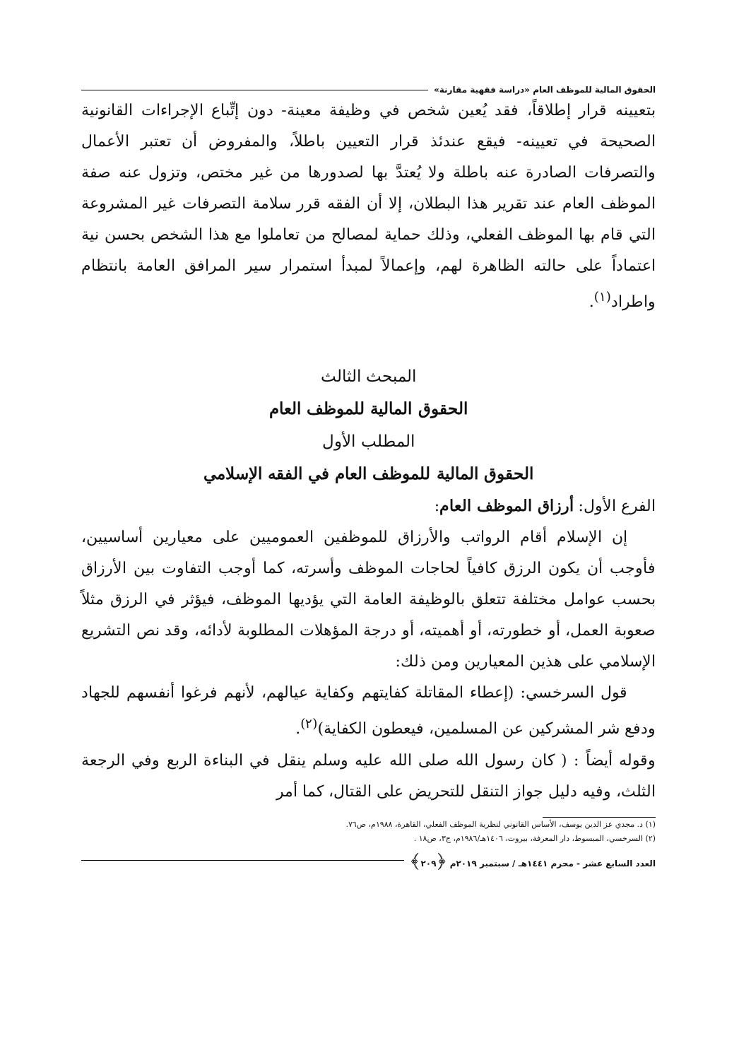الحقوق المالية للموظف العام «دراسة فقهية مقارنة»
بتعيينه قرار إطلاقاً، فقد يُعين شخص في وظيفة معينة- دون إتِّباع الإجراءات القانونية الصحيحة في تعيينه- فيقع عندئذ قرار التعيين باطلاً، والمفروض أن تعتبر الأعمال والتصرفات الصادرة عنه باطلة ولا يُعتدَّ بها لصدورها من غير مختص، وتزول عنه صفة الموظف العام عند تقرير هذا البطلان، إلا أن الفقه قرر سلامة التصرفات غير المشروعة التي قام بها الموظف الفعلي، وذلك حماية لمصالح من تعاملوا مع هذا الشخص بحسن نية اعتماداً على حالته الظاهرة لهم، وإعمالاً لمبدأ استمرار سير المرافق العامة بانتظام واطراد<sup>(١)</sup>.
المبحث الثالث
الحقوق المالية للموظف العام
المطلب الأول
الحقوق المالية للموظف العام في الفقه الإسلامي
الفرع الأول: أرزاق الموظف العام:
إن الإسلام أقام الرواتب والأرزاق للموظفين العموميين على معيارين أساسيين، فأوجب أن يكون الرزق كافياً لحاجات الموظف وأسرته، كما أوجب التفاوت بين الأرزاق بحسب عوامل مختلفة تتعلق بالوظيفة العامة التي يؤديها الموظف، فيؤثر في الرزق مثلاً صعوبة العمل، أو خطورته، أو أهميته، أو درجة المؤهلات المطلوبة لأدائه، وقد نص التشريع الإسلامي على هذين المعيارين ومن ذلك:
قول السرخسي: (إعطاء المقاتلة كفايتهم وكفاية عيالهم، لأنهم فرغوا أنفسهم للجهاد ودفع شر المشركين عن المسلمين، فيعطون الكفاية)<sup>(٢)</sup>.
وقوله أيضاً : ( كان رسول الله صلى الله عليه وسلم ينقل في البناءة الربع وفي الرجعة الثلث، وفيه دليل جواز التنقل للتحريض على القتال، كما أمر
(١) د. مجدي عز الدين يوسف، الأساس القانوني لنظرية الموظف الفعلي، القاهرة، ١٩٨٨م، ص٧٦.
(٢) السرخسي، المبسوط، دار المعرفة، بيروت، ١٤٠٦هـ/١٩٨٦م، ج٣، ص١٨ .
العدد السابع عشر - محرم ١٤٤١هـ / سبتمبر ٢٠١٩م ﴿٢٠٩﴾